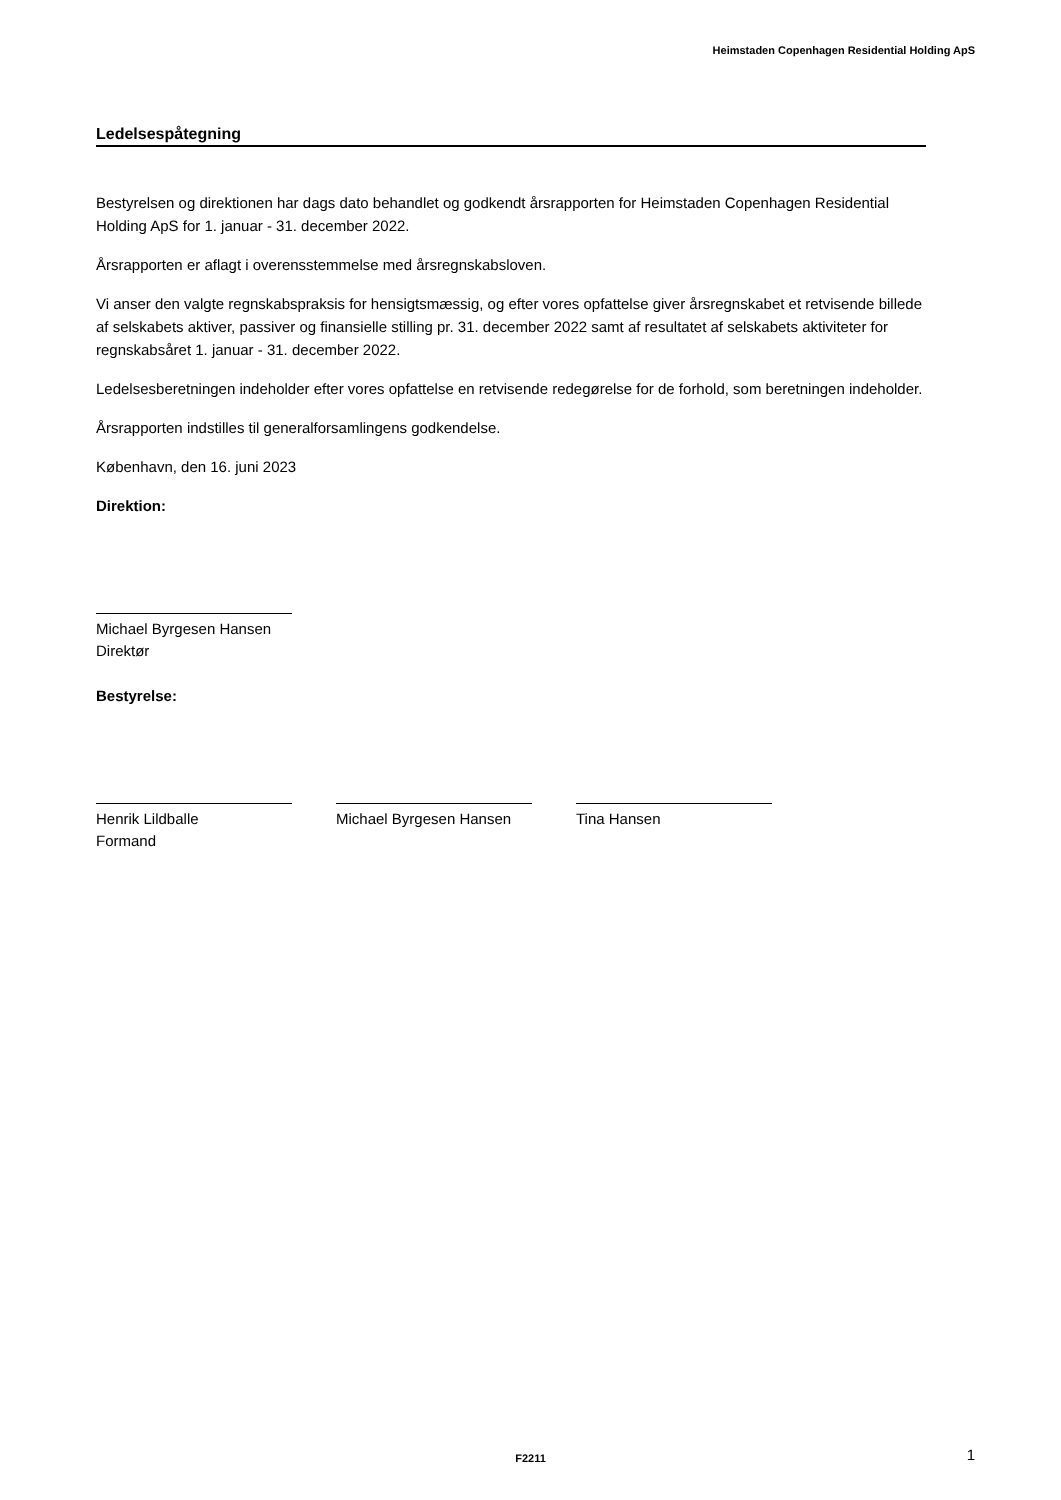Heimstaden Copenhagen Residential Holding ApS
Ledelsespåtegning
Bestyrelsen og direktionen har dags dato behandlet og godkendt årsrapporten for Heimstaden Copenhagen Residential Holding ApS for 1. januar - 31. december 2022.
Årsrapporten er aflagt i overensstemmelse med årsregnskabsloven.
Vi anser den valgte regnskabspraksis for hensigtsmæssig, og efter vores opfattelse giver årsregnskabet et retvisende billede af selskabets aktiver, passiver og finansielle stilling pr. 31. december 2022 samt af resultatet af selskabets aktiviteter for regnskabsåret 1. januar - 31. december 2022.
Ledelsesberetningen indeholder efter vores opfattelse en retvisende redegørelse for de forhold, som beretningen indeholder.
Årsrapporten indstilles til generalforsamlingens godkendelse.
København, den 16. juni 2023
Direktion:
Michael Byrgesen Hansen
Direktør
Bestyrelse:
Henrik Lildballe
Formand
Michael Byrgesen Hansen
Tina Hansen
F2211
1